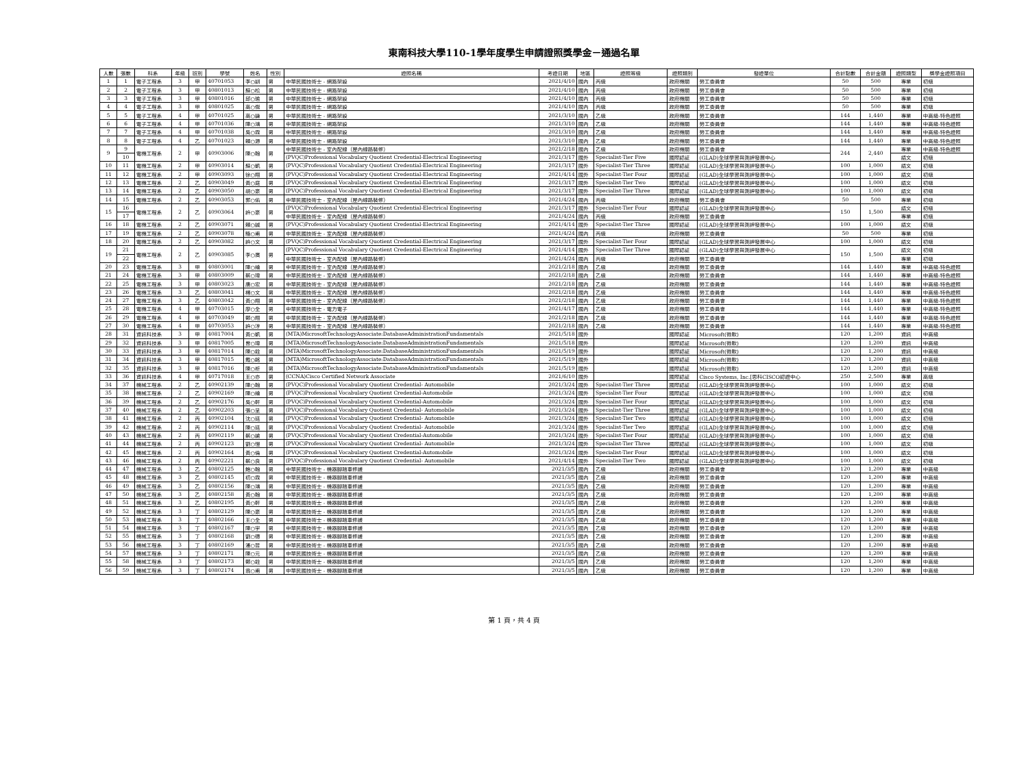東南科技大學110-1學年度學生申請證照獎學金－通過名單
| 人數 | 張數 | 科系 | 年級 | 班別 | 學號 | 姓名 | 性別 | 證照名稱 | 考證日期 | 地區 | 證照等級 | 證照類別 | 發證單位 | 合計點數 | 合計金額 | 證照類型 | 獎學金證照項目 |
| --- | --- | --- | --- | --- | --- | --- | --- | --- | --- | --- | --- | --- | --- | --- | --- | --- | --- |
| 1 | 1 | 電子工程系 | 3 | 甲 | 40701053 | 李○訓 | 男 | 中華民國技術士 - 網路架設 | 2021/4/10 | 國內 | 丙級 | 政府機關 | 勞工委員會 | 50 | 500 | 專業 | 初級 |
| 2 | 2 | 電子工程系 | 3 | 甲 | 40801013 | 蘇○松 | 男 | 中華民國技術士 - 網路架設 | 2021/4/10 | 國內 | 丙級 | 政府機關 | 勞工委員會 | 50 | 500 | 專業 | 初級 |
| 3 | 3 | 電子工程系 | 3 | 甲 | 40801016 | 邱○瑜 | 男 | 中華民國技術士 - 網路架設 | 2021/4/10 | 國內 | 丙級 | 政府機關 | 勞工委員會 | 50 | 500 | 專業 | 初級 |
| 4 | 4 | 電子工程系 | 3 | 甲 | 40801025 | 高○傑 | 男 | 中華民國技術士 - 網路架設 | 2021/4/10 | 國內 | 丙級 | 政府機關 | 勞工委員會 | 50 | 500 | 專業 | 初級 |
| 5 | 5 | 電子工程系 | 4 | 甲 | 40701025 | 高○謙 | 男 | 中華民國技術士 - 網路架設 | 2021/3/10 | 國內 | 乙級 | 政府機關 | 勞工委員會 | 144 | 1,440 | 專業 | 中高級-特色證照 |
| 6 | 6 | 電子工程系 | 4 | 甲 | 40701036 | 陳○鴻 | 男 | 中華民國技術士 - 網路架設 | 2021/3/10 | 國內 | 乙級 | 政府機關 | 勞工委員會 | 144 | 1,440 | 專業 | 中高級-特色證照 |
| 7 | 7 | 電子工程系 | 4 | 甲 | 40701038 | 吳○霖 | 男 | 中華民國技術士 - 網路架設 | 2021/3/10 | 國內 | 乙級 | 政府機關 | 勞工委員會 | 144 | 1,440 | 專業 | 中高級-特色證照 |
| 8 | 8 | 電子工程系 | 4 | 乙 | 40701023 | 賴○源 | 男 | 中華民國技術士 - 網路架設 | 2021/3/10 | 國內 | 乙級 | 政府機關 | 勞工委員會 | 144 | 1,440 | 專業 | 中高級-特色證照 |
| 9 | 9 | 電機工程系 | 2 | 甲 | 40903006 | 陳○翰 | 男 | 中華民國技術士 - 室內配線（屋內線路裝修） | 2021/2/18 | 國內 | 乙級 | 政府機關 | 勞工委員會 | 244 | 2,440 | 專業 | 中高級-特色證照 |
| | 10 | | | | | | | (PVQC)Professional Vocabulary Quotient Credential-Electrical Engineering | 2021/3/17 | 國外 | Specialist-Tier Five | 國際認証 | (GLAD)全球學習與測評發展中心 | | | 語文 | 初級 |
| 10 | 11 | 電機工程系 | 2 | 甲 | 40903014 | 蘇○凱 | 男 | (PVQC)Professional Vocabulary Quotient Credential-Electrical Engineering | 2021/3/17 | 國外 | Specialist-Tier Three | 國際認証 | (GLAD)全球學習與測評發展中心 | 100 | 1,000 | 語文 | 初級 |
| 11 | 12 | 電機工程系 | 2 | 甲 | 40903093 | 徐○翔 | 男 | (PVQC)Professional Vocabulary Quotient Credential-Electrical Engineering | 2021/4/14 | 國外 | Specialist-Tier Four | 國際認証 | (GLAD)全球學習與測評發展中心 | 100 | 1,000 | 語文 | 初級 |
| 12 | 13 | 電機工程系 | 2 | 乙 | 40903049 | 黃○庭 | 男 | (PVQC)Professional Vocabulary Quotient Credential-Electrical Engineering | 2021/3/17 | 國外 | Specialist-Tier Two | 國際認証 | (GLAD)全球學習與測評發展中心 | 100 | 1,000 | 語文 | 初級 |
| 13 | 14 | 電機工程系 | 2 | 乙 | 40903050 | 胡○豪 | 男 | (PVQC)Professional Vocabulary Quotient Credential-Electrical Engineering | 2021/3/17 | 國外 | Specialist-Tier Three | 國際認証 | (GLAD)全球學習與測評發展中心 | 100 | 1,000 | 語文 | 初級 |
| 14 | 15 | 電機工程系 | 2 | 乙 | 40903053 | 郭○佑 | 男 | 中華民國技術士 - 室內配線（屋內線路裝修） | 2021/4/24 | 國內 | 丙級 | 政府機關 | 勞工委員會 | 50 | 500 | 專業 | 初級 |
| 15 | 16 | 電機工程系 | 2 | 乙 | 40903064 | 許○豪 | 男 | (PVQC)Professional Vocabulary Quotient Credential-Electrical Engineering | 2021/3/17 | 國外 | Specialist-Tier Four | 國際認証 | (GLAD)全球學習與測評發展中心 | 150 | 1,500 | 語文 | 初級 |
| | 17 | | | | | | | 中華民國技術士 - 室內配線（屋內線路裝修） | 2021/4/24 | 國內 | 丙級 | 政府機關 | 勞工委員會 | | | 專業 | 初級 |
| 16 | 18 | 電機工程系 | 2 | 乙 | 40903071 | 賴○誠 | 男 | (PVQC)Professional Vocabulary Quotient Credential-Electrical Engineering | 2021/4/14 | 國外 | Specialist-Tier Three | 國際認証 | (GLAD)全球學習與測評發展中心 | 100 | 1,000 | 語文 | 初級 |
| 17 | 19 | 電機工程系 | 2 | 乙 | 40903078 | 駱○甫 | 男 | 中華民國技術士 - 室內配線（屋內線路裝修） | 2021/4/24 | 國內 | 丙級 | 政府機關 | 勞工委員會 | 50 | 500 | 專業 | 初級 |
| 18 | 20 | 電機工程系 | 2 | 乙 | 40903082 | 許○文 | 男 | (PVQC)Professional Vocabulary Quotient Credential-Electrical Engineering | 2021/3/17 | 國外 | Specialist-Tier Four | 國際認証 | (GLAD)全球學習與測評發展中心 | 100 | 1,000 | 語文 | 初級 |
| 19 | 21 | 電機工程系 | 2 | 乙 | 40903085 | 李○廣 | 男 | (PVQC)Professional Vocabulary Quotient Credential-Electrical Engineering | 2021/4/14 | 國外 | Specialist-Tier Three | 國際認証 | (GLAD)全球學習與測評發展中心 | 150 | 1,500 | 語文 | 初級 |
| | 22 | | | | | | | 中華民國技術士 - 室內配線（屋內線路裝修） | 2021/4/24 | 國內 | 丙級 | 政府機關 | 勞工委員會 | | | 專業 | 初級 |
| 20 | 23 | 電機工程系 | 3 | 甲 | 40803001 | 陳○綸 | 男 | 中華民國技術士 - 室內配線（屋內線路裝修） | 2021/2/18 | 國內 | 乙級 | 政府機關 | 勞工委員會 | 144 | 1,440 | 專業 | 中高級-特色證照 |
| 21 | 24 | 電機工程系 | 3 | 甲 | 40803009 | 蔡○瑋 | 男 | 中華民國技術士 - 室內配線（屋內線路裝修） | 2021/2/18 | 國內 | 乙級 | 政府機關 | 勞工委員會 | 144 | 1,440 | 專業 | 中高級-特色證照 |
| 22 | 25 | 電機工程系 | 3 | 甲 | 40803023 | 唐○宏 | 男 | 中華民國技術士 - 室內配線（屋內線路裝修） | 2021/2/18 | 國內 | 乙級 | 政府機關 | 勞工委員會 | 144 | 1,440 | 專業 | 中高級-特色證照 |
| 23 | 26 | 電機工程系 | 3 | 乙 | 40803041 | 楊○文 | 男 | 中華民國技術士 - 室內配線（屋內線路裝修） | 2021/2/18 | 國內 | 乙級 | 政府機關 | 勞工委員會 | 144 | 1,440 | 專業 | 中高級-特色證照 |
| 24 | 27 | 電機工程系 | 3 | 乙 | 40803042 | 黃○翔 | 男 | 中華民國技術士 - 室內配線（屋內線路裝修） | 2021/2/18 | 國內 | 乙級 | 政府機關 | 勞工委員會 | 144 | 1,440 | 專業 | 中高級-特色證照 |
| 25 | 28 | 電機工程系 | 4 | 甲 | 40703015 | 廖○全 | 男 | 中華民國技術士 - 電力電子 | 2021/4/17 | 國內 | 乙級 | 政府機關 | 勞工委員會 | 144 | 1,440 | 專業 | 中高級-特色證照 |
| 26 | 29 | 電機工程系 | 4 | 甲 | 40703049 | 鄭○翔 | 男 | 中華民國技術士 - 室內配線（屋內線路裝修） | 2021/2/18 | 國內 | 乙級 | 政府機關 | 勞工委員會 | 144 | 1,440 | 專業 | 中高級-特色證照 |
| 27 | 30 | 電機工程系 | 4 | 甲 | 40703053 | 許○淳 | 男 | 中華民國技術士 - 室內配線（屋內線路裝修） | 2021/2/18 | 國內 | 乙級 | 政府機關 | 勞工委員會 | 144 | 1,440 | 專業 | 中高級-特色證照 |
| 28 | 31 | 資訊科技系 | 3 | 甲 | 40817004 | 黃○凱 | 男 | (MTA)MicrosoftTechnologyAssociate:DatabaseAdministrationFundamentals | 2021/5/18 | 國外 | | 國際認証 | Microsoft(微軟) | 120 | 1,200 | 資訊 | 中高級 |
| 29 | 32 | 資訊科技系 | 3 | 甲 | 40817005 | 曾○瑋 | 男 | (MTA)MicrosoftTechnologyAssociate:DatabaseAdministrationFundamentals | 2021/5/18 | 國外 | | 國際認証 | Microsoft(微軟) | 120 | 1,200 | 資訊 | 中高級 |
| 30 | 33 | 資訊科技系 | 3 | 甲 | 40817014 | 陳○銓 | 男 | (MTA)MicrosoftTechnologyAssociate:DatabaseAdministrationFundamentals | 2021/5/19 | 國外 | | 國際認証 | Microsoft(微軟) | 120 | 1,200 | 資訊 | 中高級 |
| 31 | 34 | 資訊科技系 | 3 | 甲 | 40817015 | 戴○銘 | 男 | (MTA)MicrosoftTechnologyAssociate:DatabaseAdministrationFundamentals | 2021/5/19 | 國外 | | 國際認証 | Microsoft(微軟) | 120 | 1,200 | 資訊 | 中高級 |
| 32 | 35 | 資訊科技系 | 3 | 甲 | 40817016 | 陳○祈 | 男 | (MTA)MicrosoftTechnologyAssociate:DatabaseAdministrationFundamentals | 2021/5/19 | 國外 | | 國際認証 | Microsoft(微軟) | 120 | 1,200 | 資訊 | 中高級 |
| 33 | 36 | 資訊科技系 | 4 | 甲 | 40717018 | 王○亦 | 男 | (CCNA)Cisco Certified Network Associate | 2021/6/10 | 國外 | | 國際認証 | Cisco Systems, Inc.[思科CISCO認證中心 | 250 | 2,500 | 專業 | 高級 |
| 34 | 37 | 機械工程系 | 2 | 乙 | 40902139 | 陳○翰 | 男 | (PVQC)Professional Vocabulary Quotient Credential- Automobile | 2021/3/24 | 國外 | Specialist-Tier Three | 國際認証 | (GLAD)全球學習與測評發展中心 | 100 | 1,000 | 語文 | 初級 |
| 35 | 38 | 機械工程系 | 2 | 乙 | 40902169 | 陳○綸 | 男 | (PVQC)Professional Vocabulary Quotient Credential-Automobile | 2021/3/24 | 國外 | Specialist-Tier Four | 國際認証 | (GLAD)全球學習與測評發展中心 | 100 | 1,000 | 語文 | 初級 |
| 36 | 39 | 機械工程系 | 2 | 乙 | 40902176 | 吳○軒 | 男 | (PVQC)Professional Vocabulary Quotient Credential-Automobile | 2021/3/24 | 國外 | Specialist-Tier Four | 國際認証 | (GLAD)全球學習與測評發展中心 | 100 | 1,000 | 語文 | 初級 |
| 37 | 40 | 機械工程系 | 2 | 乙 | 40902203 | 張○呈 | 男 | (PVQC)Professional Vocabulary Quotient Credential- Automobile | 2021/3/24 | 國外 | Specialist-Tier Three | 國際認証 | (GLAD)全球學習與測評發展中心 | 100 | 1,000 | 語文 | 初級 |
| 38 | 41 | 機械工程系 | 2 | 丙 | 40902104 | 沈○廷 | 男 | (PVQC)Professional Vocabulary Quotient Credential- Automobile | 2021/3/24 | 國外 | Specialist-Tier Two | 國際認証 | (GLAD)全球學習與測評發展中心 | 100 | 1,000 | 語文 | 初級 |
| 39 | 42 | 機械工程系 | 2 | 丙 | 40902114 | 陳○廷 | 男 | (PVQC)Professional Vocabulary Quotient Credential- Automobile | 2021/3/24 | 國外 | Specialist-Tier Two | 國際認証 | (GLAD)全球學習與測評發展中心 | 100 | 1,000 | 語文 | 初級 |
| 40 | 43 | 機械工程系 | 2 | 丙 | 40902119 | 蔡○諭 | 男 | (PVQC)Professional Vocabulary Quotient Credential-Automobile | 2021/3/24 | 國外 | Specialist-Tier Four | 國際認証 | (GLAD)全球學習與測評發展中心 | 100 | 1,000 | 語文 | 初級 |
| 41 | 44 | 機械工程系 | 2 | 丙 | 40902123 | 劉○愷 | 男 | (PVQC)Professional Vocabulary Quotient Credential- Automobile | 2021/3/24 | 國外 | Specialist-Tier Three | 國際認証 | (GLAD)全球學習與測評發展中心 | 100 | 1,000 | 語文 | 初級 |
| 42 | 45 | 機械工程系 | 2 | 丙 | 40902164 | 黃○倫 | 男 | (PVQC)Professional Vocabulary Quotient Credential-Automobile | 2021/3/24 | 國外 | Specialist-Tier Four | 國際認証 | (GLAD)全球學習與測評發展中心 | 100 | 1,000 | 語文 | 初級 |
| 43 | 46 | 機械工程系 | 2 | 丙 | 40902221 | 蔡○良 | 男 | (PVQC)Professional Vocabulary Quotient Credential- Automobile | 2021/4/14 | 國外 | Specialist-Tier Two | 國際認証 | (GLAD)全球學習與測評發展中心 | 100 | 1,000 | 語文 | 初級 |
| 44 | 47 | 機械工程系 | 3 | 乙 | 40802125 | 鮑○翰 | 男 | 中華民國技術士 - 機器腳踏車修護 | 2021/3/5 | 國內 | 乙級 | 政府機關 | 勞工委員會 | 120 | 1,200 | 專業 | 中高級 |
| 45 | 48 | 機械工程系 | 3 | 乙 | 40802145 | 初○霖 | 男 | 中華民國技術士 - 機器腳踏車修護 | 2021/3/5 | 國內 | 乙級 | 政府機關 | 勞工委員會 | 120 | 1,200 | 專業 | 中高級 |
| 46 | 49 | 機械工程系 | 3 | 乙 | 40802156 | 陳○鴻 | 男 | 中華民國技術士 - 機器腳踏車修護 | 2021/3/5 | 國內 | 乙級 | 政府機關 | 勞工委員會 | 120 | 1,200 | 專業 | 中高級 |
| 47 | 50 | 機械工程系 | 3 | 乙 | 40802158 | 黃○翰 | 男 | 中華民國技術士 - 機器腳踏車修護 | 2021/3/5 | 國內 | 乙級 | 政府機關 | 勞工委員會 | 120 | 1,200 | 專業 | 中高級 |
| 48 | 51 | 機械工程系 | 3 | 乙 | 40802195 | 黃○軒 | 男 | 中華民國技術士 - 機器腳踏車修護 | 2021/3/5 | 國內 | 乙級 | 政府機關 | 勞工委員會 | 120 | 1,200 | 專業 | 中高級 |
| 49 | 52 | 機械工程系 | 3 | 丁 | 40802129 | 陳○豪 | 男 | 中華民國技術士 - 機器腳踏車修護 | 2021/3/5 | 國內 | 乙級 | 政府機關 | 勞工委員會 | 120 | 1,200 | 專業 | 中高級 |
| 50 | 53 | 機械工程系 | 3 | 丁 | 40802166 | 王○全 | 男 | 中華民國技術士 - 機器腳踏車修護 | 2021/3/5 | 國內 | 乙級 | 政府機關 | 勞工委員會 | 120 | 1,200 | 專業 | 中高級 |
| 51 | 54 | 機械工程系 | 3 | 丁 | 40802167 | 陳○宇 | 男 | 中華民國技術士 - 機器腳踏車修護 | 2021/3/5 | 國內 | 乙級 | 政府機關 | 勞工委員會 | 120 | 1,200 | 專業 | 中高級 |
| 52 | 55 | 機械工程系 | 3 | 丁 | 40802168 | 劉○德 | 男 | 中華民國技術士 - 機器腳踏車修護 | 2021/3/5 | 國內 | 乙級 | 政府機關 | 勞工委員會 | 120 | 1,200 | 專業 | 中高級 |
| 53 | 56 | 機械工程系 | 3 | 丁 | 40802169 | 潘○哲 | 男 | 中華民國技術士 - 機器腳踏車修護 | 2021/3/5 | 國內 | 乙級 | 政府機關 | 勞工委員會 | 120 | 1,200 | 專業 | 中高級 |
| 54 | 57 | 機械工程系 | 3 | 丁 | 40802171 | 陳○元 | 男 | 中華民國技術士 - 機器腳踏車修護 | 2021/3/5 | 國內 | 乙級 | 政府機關 | 勞工委員會 | 120 | 1,200 | 專業 | 中高級 |
| 55 | 58 | 機械工程系 | 3 | 丁 | 40802173 | 鄭○銓 | 男 | 中華民國技術士 - 機器腳踏車修護 | 2021/3/5 | 國內 | 乙級 | 政府機關 | 勞工委員會 | 120 | 1,200 | 專業 | 中高級 |
| 56 | 59 | 機械工程系 | 3 | 丁 | 40802174 | 翁○甫 | 男 | 中華民國技術士 - 機器腳踏車修護 | 2021/3/5 | 國內 | 乙級 | 政府機關 | 勞工委員會 | 120 | 1,200 | 專業 | 中高級 |
第 1 頁，共 4 頁